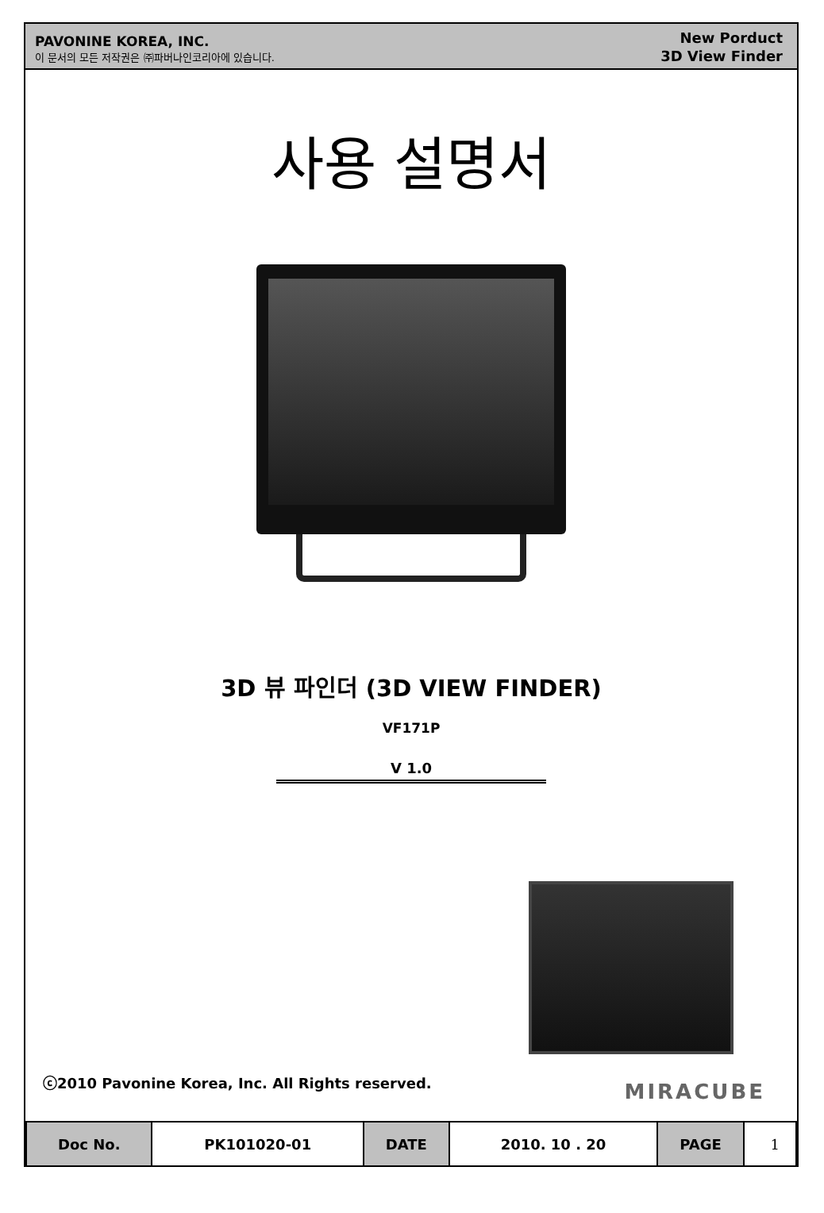PAVONINE KOREA, INC.
이 문서의 모든 저작권은 ㈜파버나인코리아에 있습니다.
New Porduct
3D View Finder
사용 설명서
3D 뷰 파인더 (3D VIEW FINDER)
VF171P
V 1.0
ⓒ2010 Pavonine Korea, Inc. All Rights reserved.
MIRACUBE
| Doc No. | PK101020-01 | DATE | 2010. 10 . 20 | PAGE | 1 |